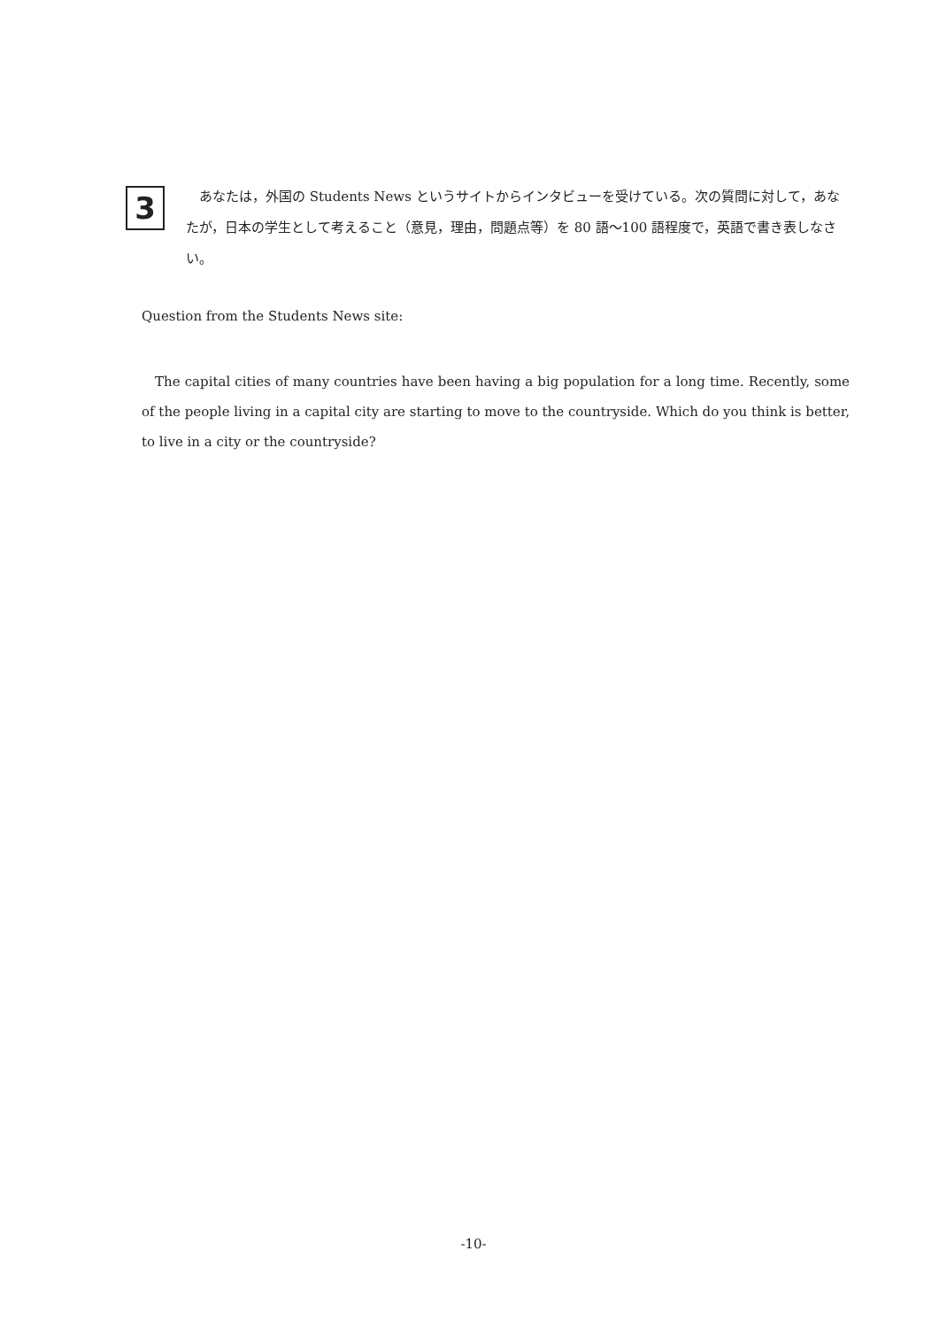3
あなたは，外国の Students News というサイトからインタビューを受けている。次の質問に対して，あなたが，日本の学生として考えること（意見，理由，問題点等）を 80 語〜100 語程度で，英語で書き表しなさい。
Question from the Students News site:
The capital cities of many countries have been having a big population for a long time. Recently, some of the people living in a capital city are starting to move to the countryside. Which do you think is better, to live in a city or the countryside?
-10-